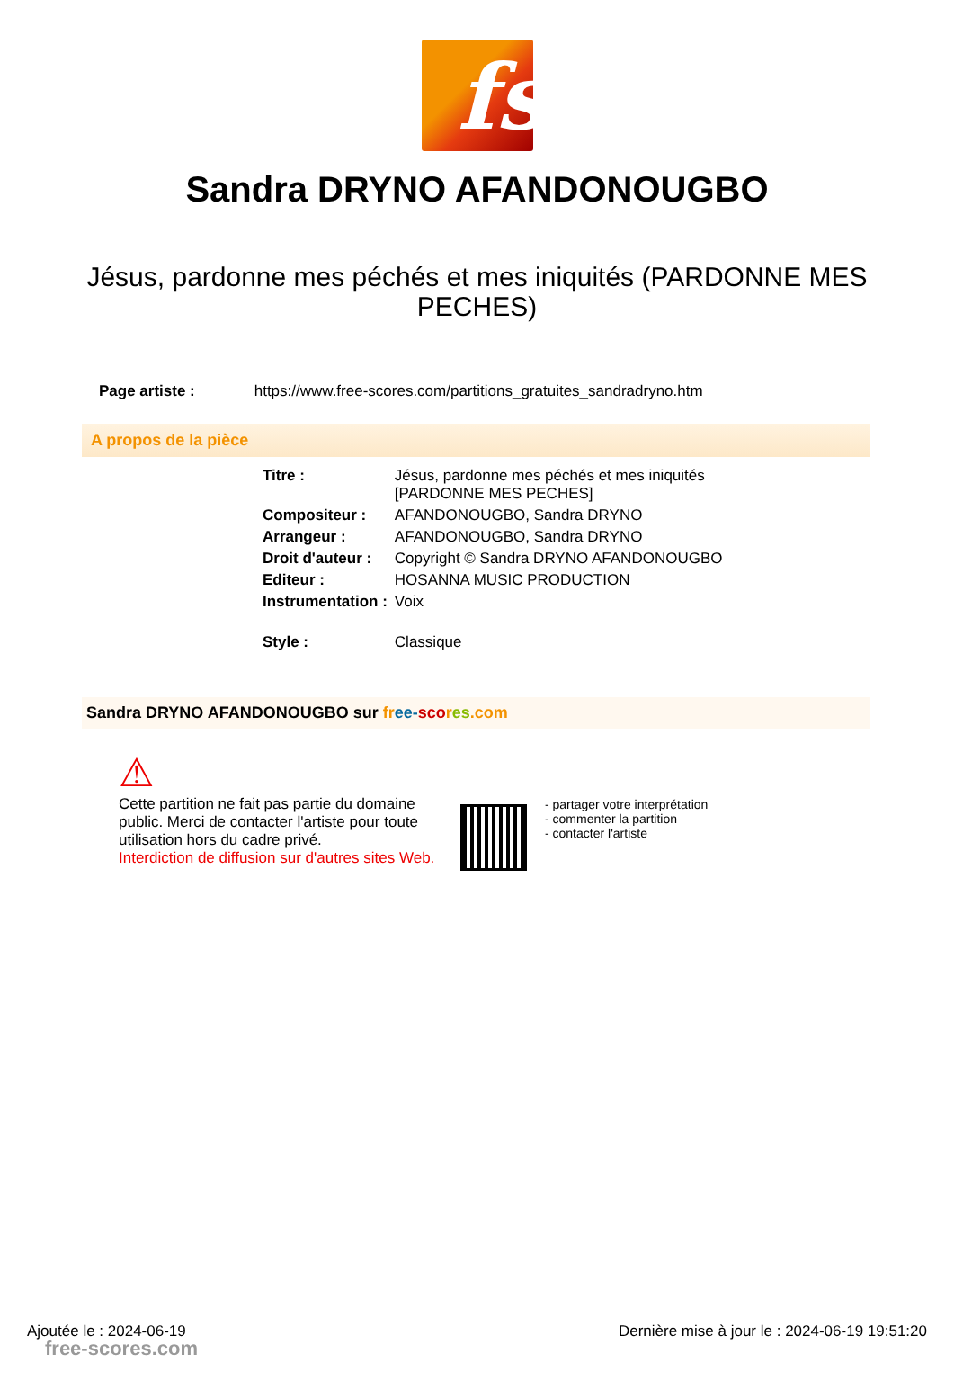fs
Sandra DRYNO AFANDONOUGBO
Jésus, pardonne mes péchés et mes iniquités (PARDONNE MES PECHES)
Page artiste : https://www.free-scores.com/partitions_gratuites_sandradryno.htm
A propos de la pièce
| Titre : | Jésus, pardonne mes péchés et mes iniquités [PARDONNE MES PECHES] |
| Compositeur : | AFANDONOUGBO, Sandra DRYNO |
| Arrangeur : | AFANDONOUGBO, Sandra DRYNO |
| Droit d'auteur : | Copyright © Sandra DRYNO AFANDONOUGBO |
| Editeur : | HOSANNA MUSIC PRODUCTION |
| Instrumentation : | Voix |
| Style : | Classique |
Sandra DRYNO AFANDONOUGBO sur fr ee-sco res.com
⚠
Cette partition ne fait pas partie du domaine public. Merci de contacter l'artiste pour toute utilisation hors du cadre privé.
Interdiction de diffusion sur d'autres sites Web.
- partager votre interprétation
- commenter la partition
- contacter l'artiste
Ajoutée le : 2024-06-19 Dernière mise à jour le : 2024-06-19 19:51:20
free-scores.com